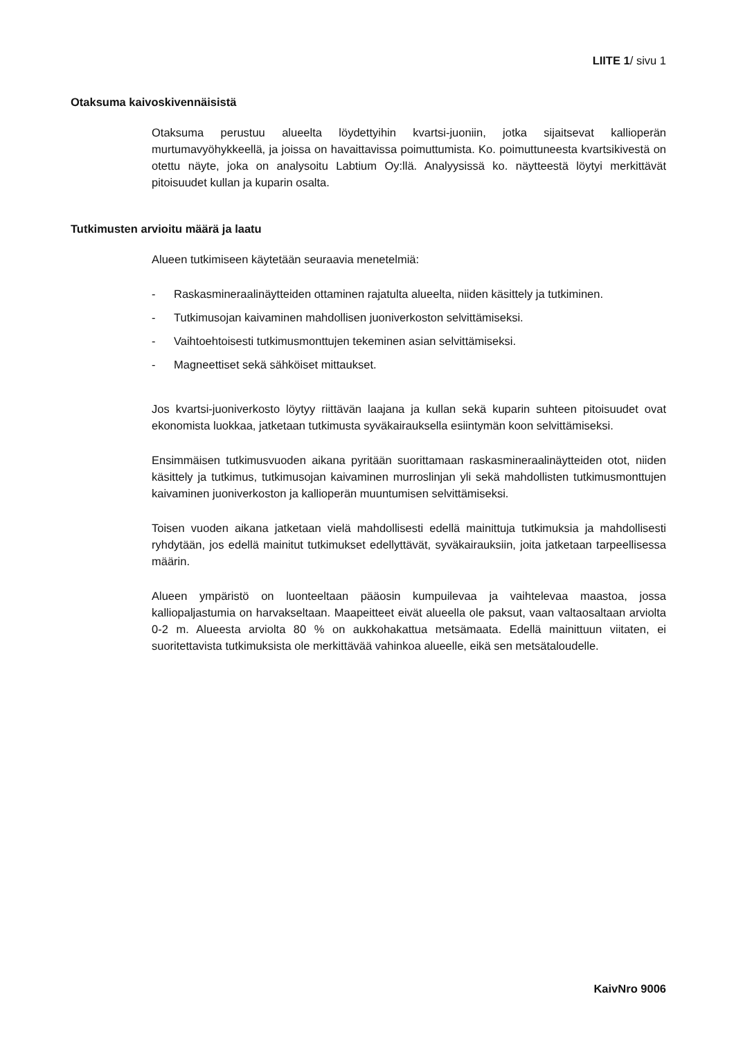LIITE 1/ sivu 1
Otaksuma kaivoskivennäisistä
Otaksuma perustuu alueelta löydettyihin kvartsi-juoniin, jotka sijaitsevat kallioperän murtumavyöhykkeellä, ja joissa on havaittavissa poimuttumista. Ko. poimuttuneesta kvartsikivestä on otettu näyte, joka on analysoitu Labtium Oy:llä. Analyysissä ko. näytteestä löytyi merkittävät pitoisuudet kullan ja kuparin osalta.
Tutkimusten arvioitu määrä ja laatu
Alueen tutkimiseen käytetään seuraavia menetelmiä:
- Raskasmineraalinäytteiden ottaminen rajatulta alueelta, niiden käsittely ja tutkiminen.
- Tutkimusojan kaivaminen mahdollisen juoniverkoston selvittämiseksi.
- Vaihtoehtoisesti tutkimusmonttujen tekeminen asian selvittämiseksi.
- Magneettiset sekä sähköiset mittaukset.
Jos kvartsi-juoniverkosto löytyy riittävän laajana ja kullan sekä kuparin suhteen pitoisuudet ovat ekonomista luokkaa, jatketaan tutkimusta syväkairauksella esiintymän koon selvittämiseksi.
Ensimmäisen tutkimusvuoden aikana pyritään suorittamaan raskasmineraalinäytteiden otot, niiden käsittely ja tutkimus, tutkimusojan kaivaminen murroslinjan yli sekä mahdollisten tutkimusmonttujen kaivaminen juoniverkoston ja kallioperän muuntumisen selvittämiseksi.
Toisen vuoden aikana jatketaan vielä mahdollisesti edellä mainittuja tutkimuksia ja mahdollisesti ryhdytään, jos edellä mainitut tutkimukset edellyttävät, syväkairauksiin, joita jatketaan tarpeellisessa määrin.
Alueen ympäristö on luonteeltaan pääosin kumpuilevaa ja vaihtelevaa maastoa, jossa kalliopaljastumia on harvakseltaan. Maapeitteet eivät alueella ole paksut, vaan valtaosaltaan arviolta 0-2 m. Alueesta arviolta 80 % on aukkohakattua metsämaata. Edellä mainittuun viitaten, ei suoritettavista tutkimuksista ole merkittävää vahinkoa alueelle, eikä sen metsätaloudelle.
KaivNro 9006